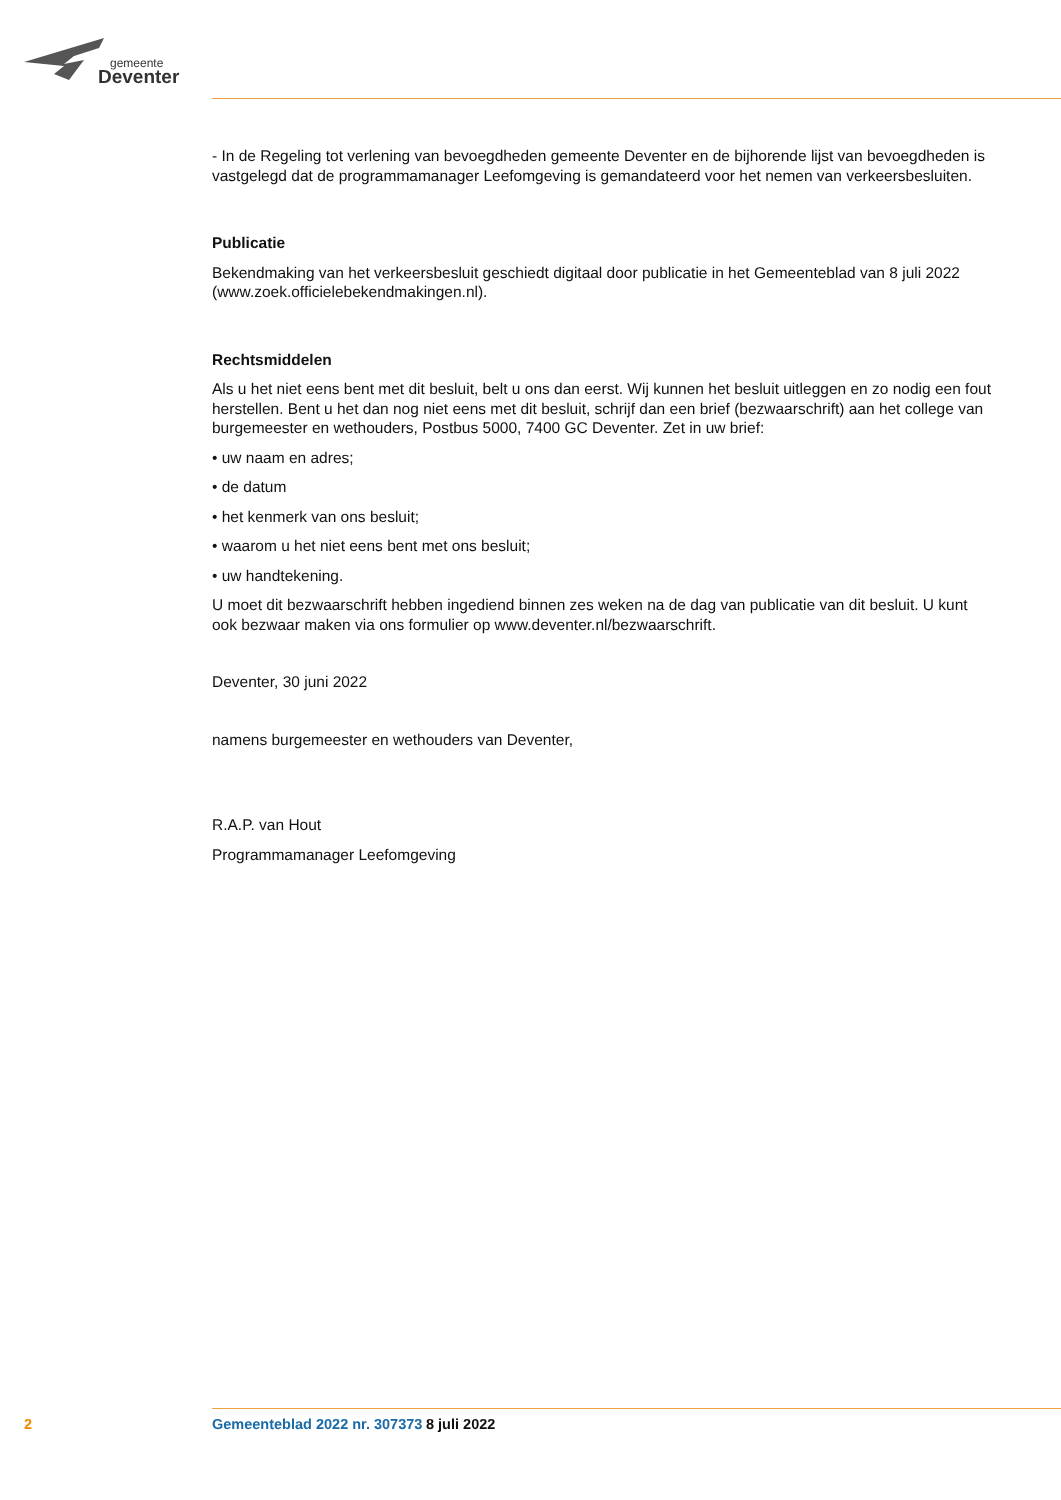gemeente
Deventer
- In de Regeling tot verlening van bevoegdheden gemeente Deventer en de bijhorende lijst van bevoegdheden is vastgelegd dat de programmamanager Leefomgeving is gemandateerd voor het nemen van verkeersbesluiten.
Publicatie
Bekendmaking van het verkeersbesluit geschiedt digitaal door publicatie in het Gemeenteblad van 8 juli 2022 (www.zoek.officielebekendmakingen.nl).
Rechtsmiddelen
Als u het niet eens bent met dit besluit, belt u ons dan eerst. Wij kunnen het besluit uitleggen en zo nodig een fout herstellen. Bent u het dan nog niet eens met dit besluit, schrijf dan een brief (bezwaarschrift) aan het college van burgemeester en wethouders, Postbus 5000, 7400 GC Deventer. Zet in uw brief:
• uw naam en adres;
• de datum
• het kenmerk van ons besluit;
• waarom u het niet eens bent met ons besluit;
• uw handtekening.
U moet dit bezwaarschrift hebben ingediend binnen zes weken na de dag van publicatie van dit besluit. U kunt ook bezwaar maken via ons formulier op www.deventer.nl/bezwaarschrift.
Deventer, 30 juni 2022
namens burgemeester en wethouders van Deventer,
R.A.P. van Hout
Programmamanager Leefomgeving
2 Gemeenteblad 2022 nr. 307373 8 juli 2022